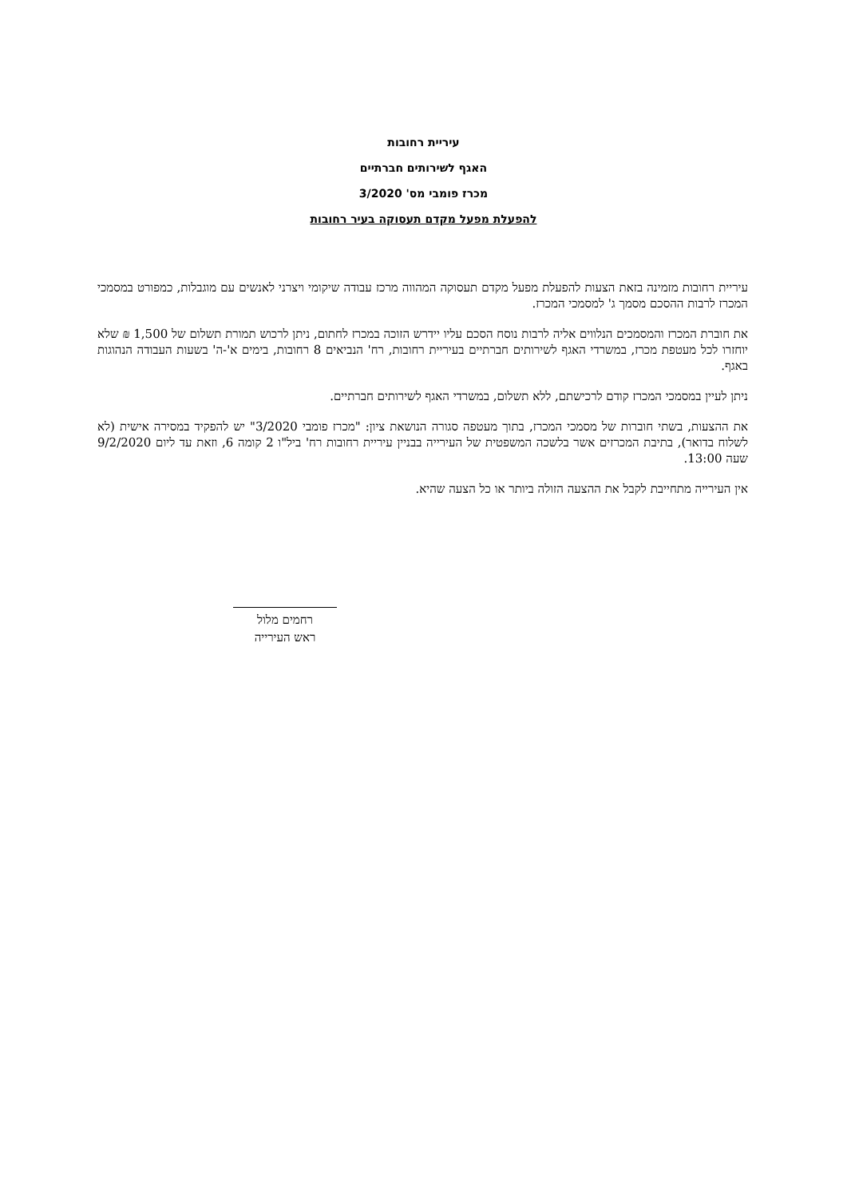עיריית רחובות
האגף לשירותים חברתיים
מכרז פומבי מס' 3/2020
להפעלת מפעל מקדם תעסוקה בעיר רחובות
עיריית רחובות מזמינה בזאת הצעות להפעלת מפעל מקדם תעסוקה המהווה מרכז עבודה שיקומי ויצרני לאנשים עם מוגבלות, כמפורט במסמכי המכרז לרבות ההסכם מסמך ג' למסמכי המכרז.
את חוברת המכרז והמסמכים הנלווים אליה לרבות נוסח הסכם עליו יידרש הזוכה במכרז לחתום, ניתן לרכוש תמורת תשלום של 1,500 ₪ שלא יוחזרו לכל מעטפת מכרז, במשרדי האגף לשירותים חברתיים בעיריית רחובות, רח' הנביאים 8 רחובות, בימים א'-ה' בשעות העבודה הנהוגות באגף.
ניתן לעיין במסמכי המכרז קודם לרכישתם, ללא תשלום, במשרדי האגף לשירותים חברתיים.
את ההצעות, בשתי חוברות של מסמכי המכרז, בתוך מעטפה סגורה הנושאת ציון: "מכרז פומבי 3/2020" יש להפקיד במסירה אישית (לא לשלוח בדואר), בתיבת המכרזים אשר בלשכה המשפטית של העירייה בבניין עיריית רחובות רח' ביל"ו 2 קומה 6, וזאת עד ליום 9/2/2020 שעה 13:00.
אין העירייה מתחייבת לקבל את ההצעה הזולה ביותר או כל הצעה שהיא.
רחמים מלול
ראש העירייה